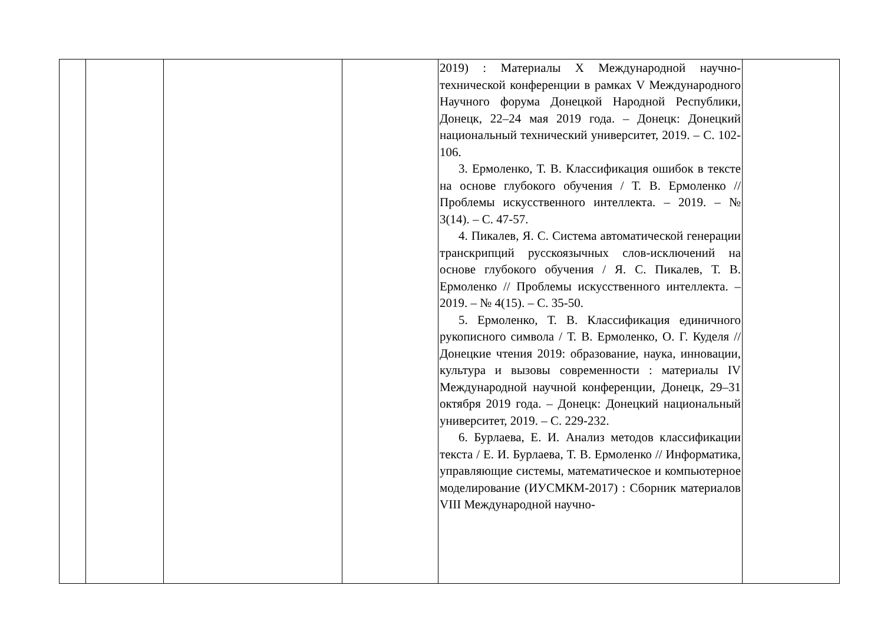| | | | | 2019) : Материалы X Международной научно-технической конференции в рамках V Международного Научного форума Донецкой Народной Республики, Донецк, 22–24 мая 2019 года. – Донецк: Донецкий национальный технический университет, 2019. – С. 102-106. 3. Ермоленко, Т. В. Классификация ошибок в тексте на основе глубокого обучения / Т. В. Ермоленко // Проблемы искусственного интеллекта. – 2019. – № 3(14). – С. 47-57. 4. Пикалев, Я. С. Система автоматической генерации транскрипций русскоязычных слов-исключений на основе глубокого обучения / Я. С. Пикалев, Т. В. Ермоленко // Проблемы искусственного интеллекта. – 2019. – № 4(15). – С. 35-50. 5. Ермоленко, Т. В. Классификация единичного рукописного символа / Т. В. Ермоленко, О. Г. Куделя // Донецкие чтения 2019: образование, наука, инновации, культура и вызовы современности : материалы IV Международной научной конференции, Донецк, 29–31 октября 2019 года. – Донецк: Донецкий национальный университет, 2019. – С. 229-232. 6. Бурлаева, Е. И. Анализ методов классификации текста / Е. И. Бурлаева, Т. В. Ермоленко // Информатика, управляющие системы, математическое и компьютерное моделирование (ИУСМКМ-2017) : Сборник материалов VIII Международной научно- | |